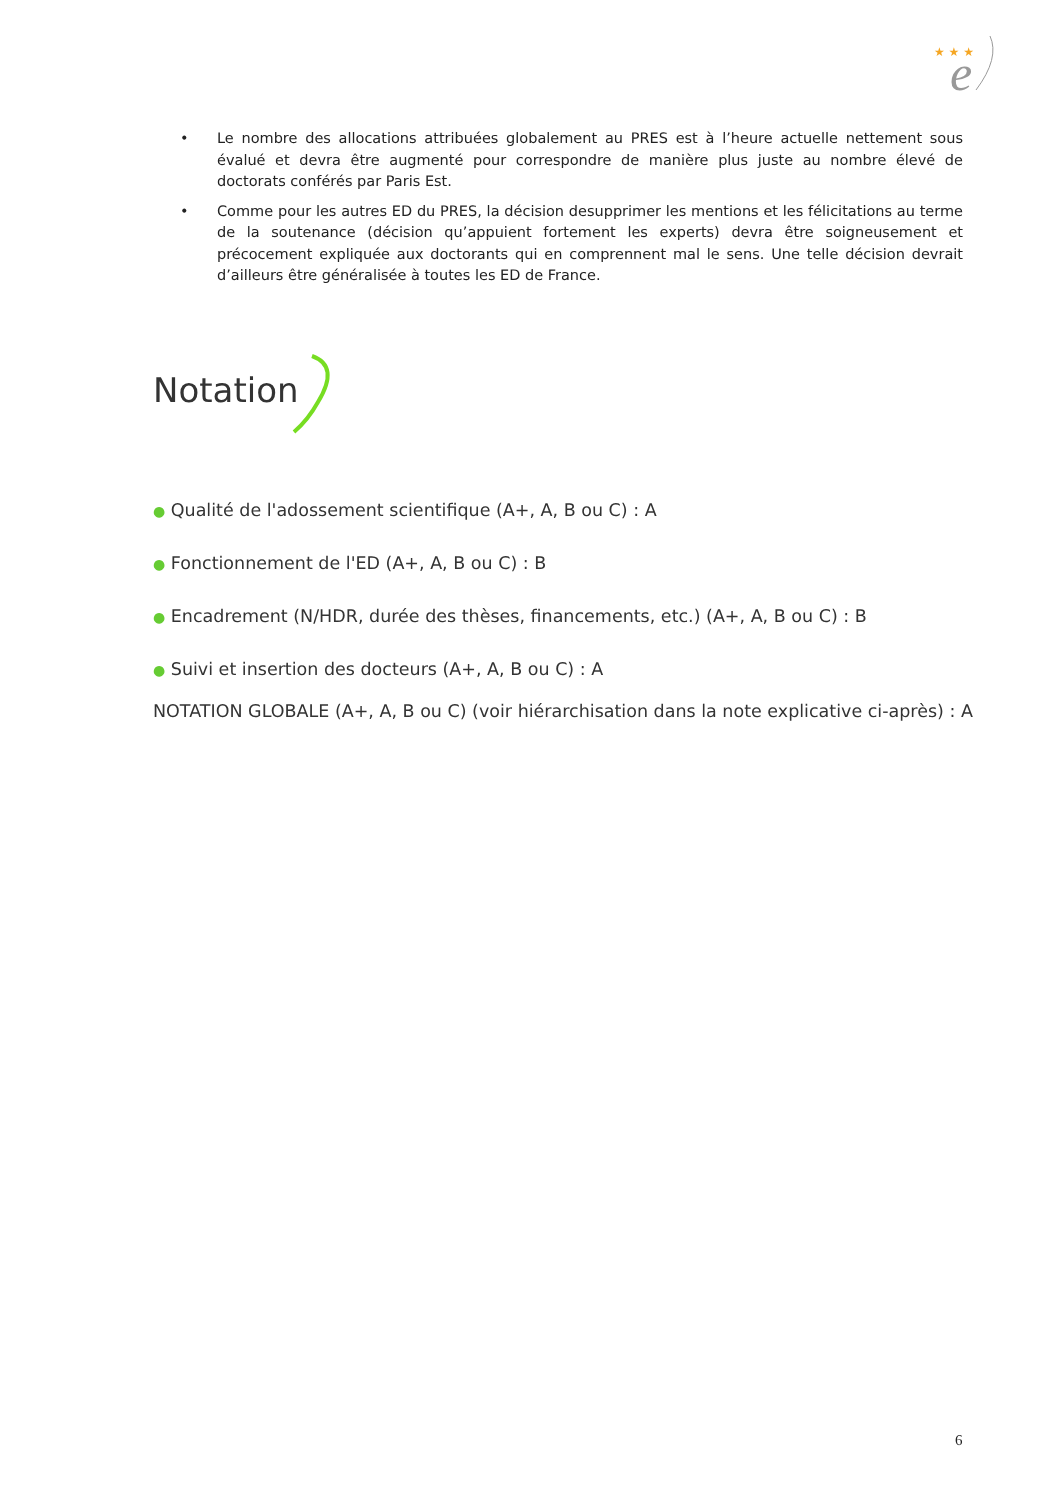★ ★ ★
e
• Le nombre des allocations attribuées globalement au PRES est à l’heure actuelle nettement sous évalué et devra être augmenté pour correspondre de manière plus juste au nombre élevé de doctorats conférés par Paris Est.
• Comme pour les autres ED du PRES, la décision desupprimer les mentions et les félicitations au terme de la soutenance (décision qu’appuient fortement les experts) devra être soigneusement et précocement expliquée aux doctorants qui en comprennent mal le sens. Une telle décision devrait d’ailleurs être généralisée à toutes les ED de France.
Notation
● Qualité de l'adossement scientifique (A+, A, B ou C) : A
● Fonctionnement de l'ED (A+, A, B ou C) : B
● Encadrement (N/HDR, durée des thèses, financements, etc.) (A+, A, B ou C) : B
● Suivi et insertion des docteurs (A+, A, B ou C) : A
NOTATION GLOBALE (A+, A, B ou C) (voir hiérarchisation dans la note explicative ci-après) : A
6